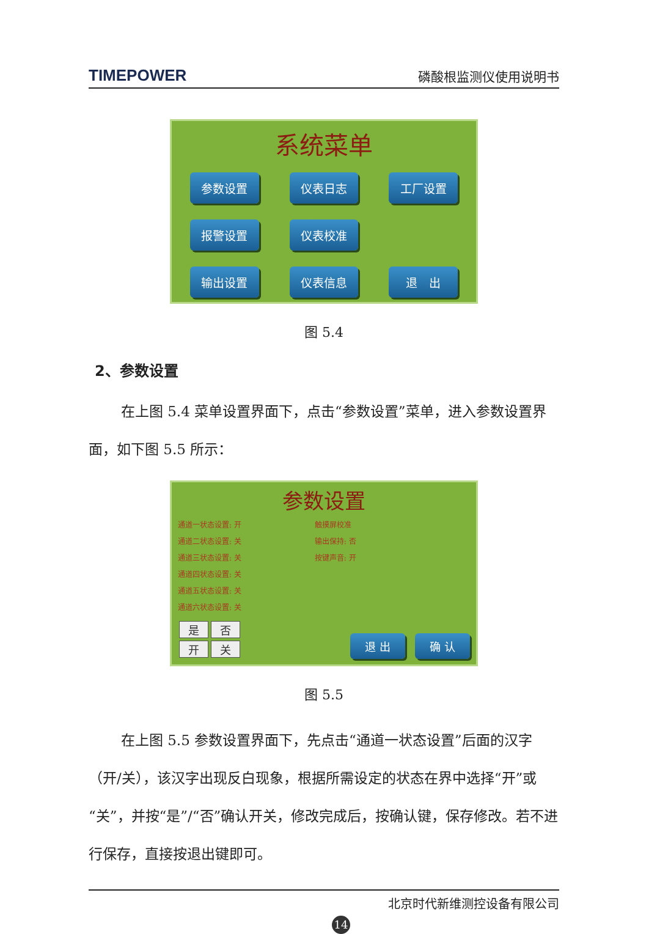TIMEPOWER 磷酸根监测仪使用说明书
系统菜单
参数设置
仪表日志
工厂设置
报警设置
仪表校准
输出设置
仪表信息
退　出
图 5.4
2、参数设置
在上图 5.4 菜单设置界面下，点击“参数设置”菜单，进入参数设置界面，如下图 5.5 所示：
参数设置
通道一状态设置: 开
通道二状态设置: 关
通道三状态设置: 关
通道四状态设置: 关
通道五状态设置: 关
通道六状态设置: 关
触摸屏校准
输出保持: 否
按键声音: 开
是否开关
退 出 确 认
图 5.5
在上图 5.5 参数设置界面下，先点击“通道一状态设置”后面的汉字（开/关），该汉字出现反白现象，根据所需设定的状态在界中选择“开”或“关”，并按“是”/“否”确认开关，修改完成后，按确认键，保存修改。若不进行保存，直接按退出键即可。
北京时代新维测控设备有限公司
14